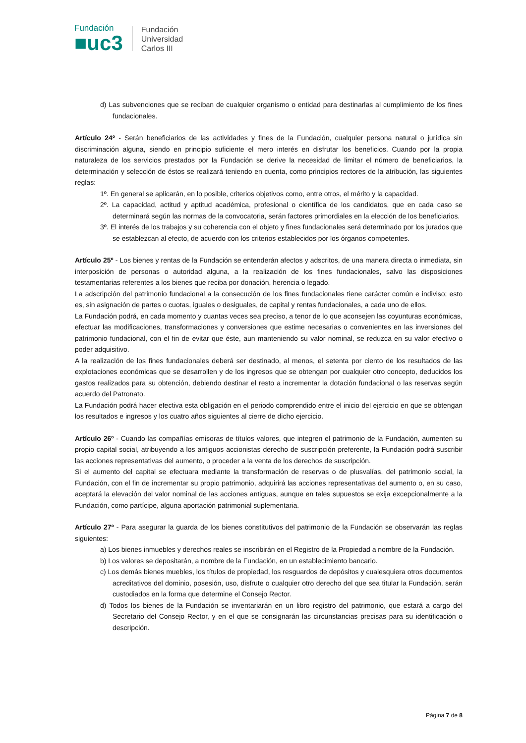Fundación
■uc3
Fundación
Universidad
Carlos III
d) Las subvenciones que se reciban de cualquier organismo o entidad para destinarlas al cumplimiento de los fines fundacionales.
Artículo 24º - Serán beneficiarios de las actividades y fines de la Fundación, cualquier persona natural o jurídica sin discriminación alguna, siendo en principio suficiente el mero interés en disfrutar los beneficios. Cuando por la propia naturaleza de los servicios prestados por la Fundación se derive la necesidad de limitar el número de beneficiarios, la determinación y selección de éstos se realizará teniendo en cuenta, como principios rectores de la atribución, las siguientes reglas:
1º. En general se aplicarán, en lo posible, criterios objetivos como, entre otros, el mérito y la capacidad.
2º. La capacidad, actitud y aptitud académica, profesional o científica de los candidatos, que en cada caso se determinará según las normas de la convocatoria, serán factores primordiales en la elección de los beneficiarios.
3º. El interés de los trabajos y su coherencia con el objeto y fines fundacionales será determinado por los jurados que se establezcan al efecto, de acuerdo con los criterios establecidos por los órganos competentes.
Artículo 25º - Los bienes y rentas de la Fundación se entenderán afectos y adscritos, de una manera directa o inmediata, sin interposición de personas o autoridad alguna, a la realización de los fines fundacionales, salvo las disposiciones testamentarias referentes a los bienes que reciba por donación, herencia o legado.
La adscripción del patrimonio fundacional a la consecución de los fines fundacionales tiene carácter común e indiviso; esto es, sin asignación de partes o cuotas, iguales o desiguales, de capital y rentas fundacionales, a cada uno de ellos.
La Fundación podrá, en cada momento y cuantas veces sea preciso, a tenor de lo que aconsejen las coyunturas económicas, efectuar las modificaciones, transformaciones y conversiones que estime necesarias o convenientes en las inversiones del patrimonio fundacional, con el fin de evitar que éste, aun manteniendo su valor nominal, se reduzca en su valor efectivo o poder adquisitivo.
A la realización de los fines fundacionales deberá ser destinado, al menos, el setenta por ciento de los resultados de las explotaciones económicas que se desarrollen y de los ingresos que se obtengan por cualquier otro concepto, deducidos los gastos realizados para su obtención, debiendo destinar el resto a incrementar la dotación fundacional o las reservas según acuerdo del Patronato.
La Fundación podrá hacer efectiva esta obligación en el periodo comprendido entre el inicio del ejercicio en que se obtengan los resultados e ingresos y los cuatro años siguientes al cierre de dicho ejercicio.
Artículo 26º - Cuando las compañías emisoras de títulos valores, que integren el patrimonio de la Fundación, aumenten su propio capital social, atribuyendo a los antiguos accionistas derecho de suscripción preferente, la Fundación podrá suscribir las acciones representativas del aumento, o proceder a la venta de los derechos de suscripción.
Si el aumento del capital se efectuara mediante la transformación de reservas o de plusvalías, del patrimonio social, la Fundación, con el fin de incrementar su propio patrimonio, adquirirá las acciones representativas del aumento o, en su caso, aceptará la elevación del valor nominal de las acciones antiguas, aunque en tales supuestos se exija excepcionalmente a la Fundación, como partícipe, alguna aportación patrimonial suplementaria.
Artículo 27º - Para asegurar la guarda de los bienes constitutivos del patrimonio de la Fundación se observarán las reglas siguientes:
a) Los bienes inmuebles y derechos reales se inscribirán en el Registro de la Propiedad a nombre de la Fundación.
b) Los valores se depositarán, a nombre de la Fundación, en un establecimiento bancario.
c) Los demás bienes muebles, los títulos de propiedad, los resguardos de depósitos y cualesquiera otros documentos acreditativos del dominio, posesión, uso, disfrute o cualquier otro derecho del que sea titular la Fundación, serán custodiados en la forma que determine el Consejo Rector.
d) Todos los bienes de la Fundación se inventariarán en un libro registro del patrimonio, que estará a cargo del Secretario del Consejo Rector, y en el que se consignarán las circunstancias precisas para su identificación o descripción.
Página 7 de 8